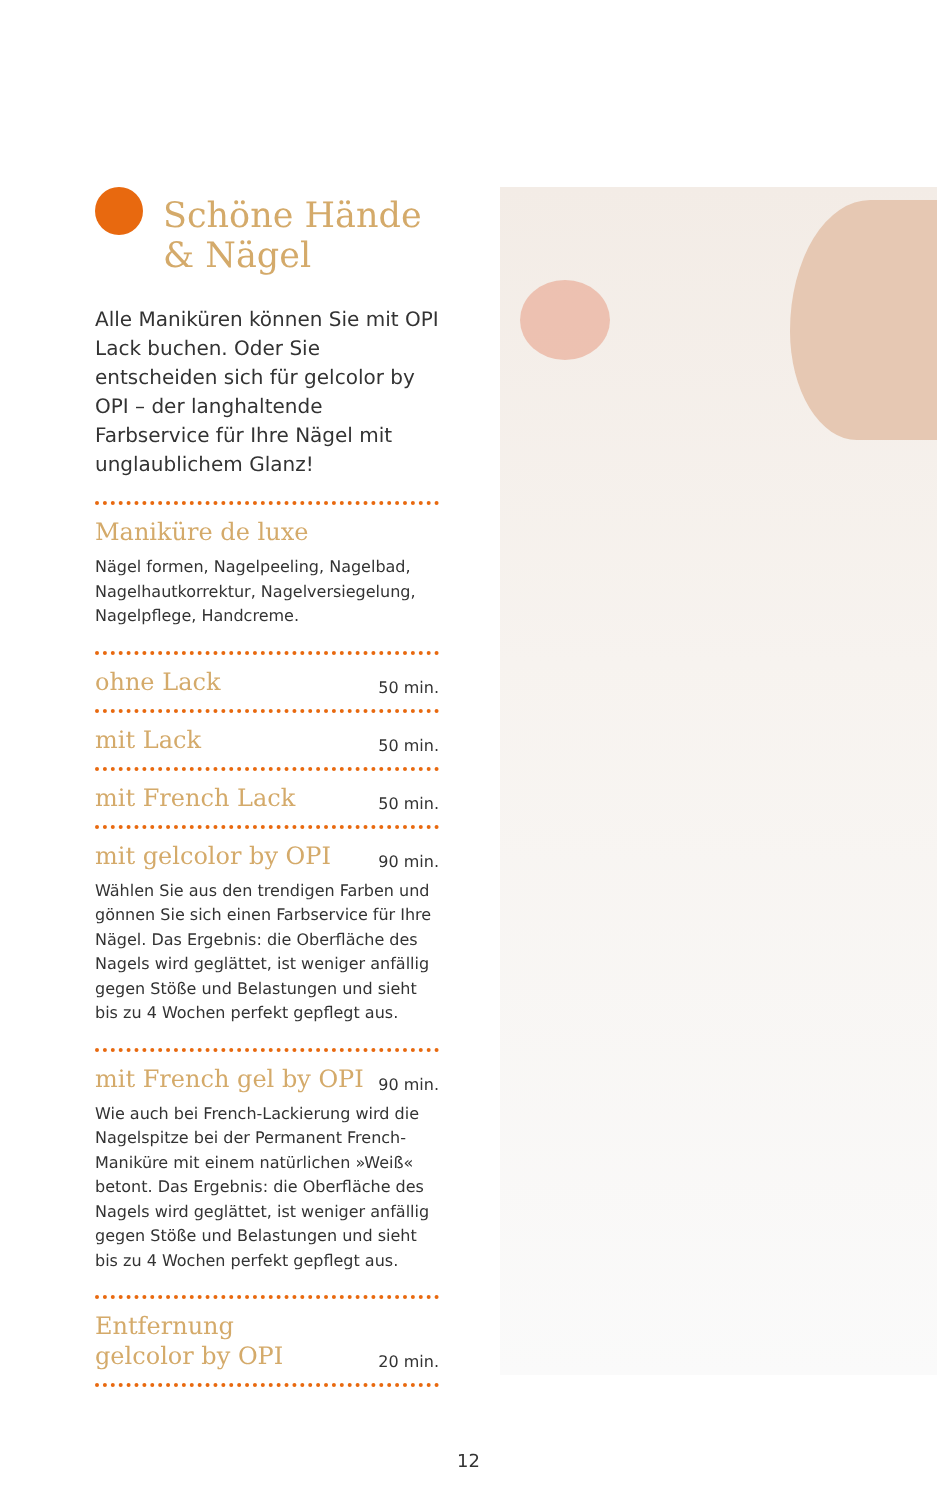Schöne Hände
& Nägel
Alle Maniküren können Sie mit OPI Lack buchen. Oder Sie entscheiden sich für gelcolor by OPI – der langhaltende Farbservice für Ihre Nägel mit unglaublichem Glanz!
Maniküre de luxe
Nägel formen, Nagelpeeling, Nagelbad, Nagelhautkorrektur, Nagelversiegelung, Nagelpflege, Handcreme.
ohne Lack 50 min.
mit Lack 50 min.
mit French Lack 50 min.
mit gelcolor by OPI 90 min.
Wählen Sie aus den trendigen Farben und gönnen Sie sich einen Farbservice für Ihre Nägel. Das Ergebnis: die Oberfläche des Nagels wird geglättet, ist weniger anfällig gegen Stöße und Belastungen und sieht bis zu 4 Wochen perfekt gepflegt aus.
mit French gel by OPI 90 min.
Wie auch bei French-Lackierung wird die Nagelspitze bei der Permanent French-Maniküre mit einem natürlichen »Weiß« betont. Das Ergebnis: die Oberfläche des Nagels wird geglättet, ist weniger anfällig gegen Stöße und Belastungen und sieht bis zu 4 Wochen perfekt gepflegt aus.
Entfernung
gelcolor by OPI 20 min.
12